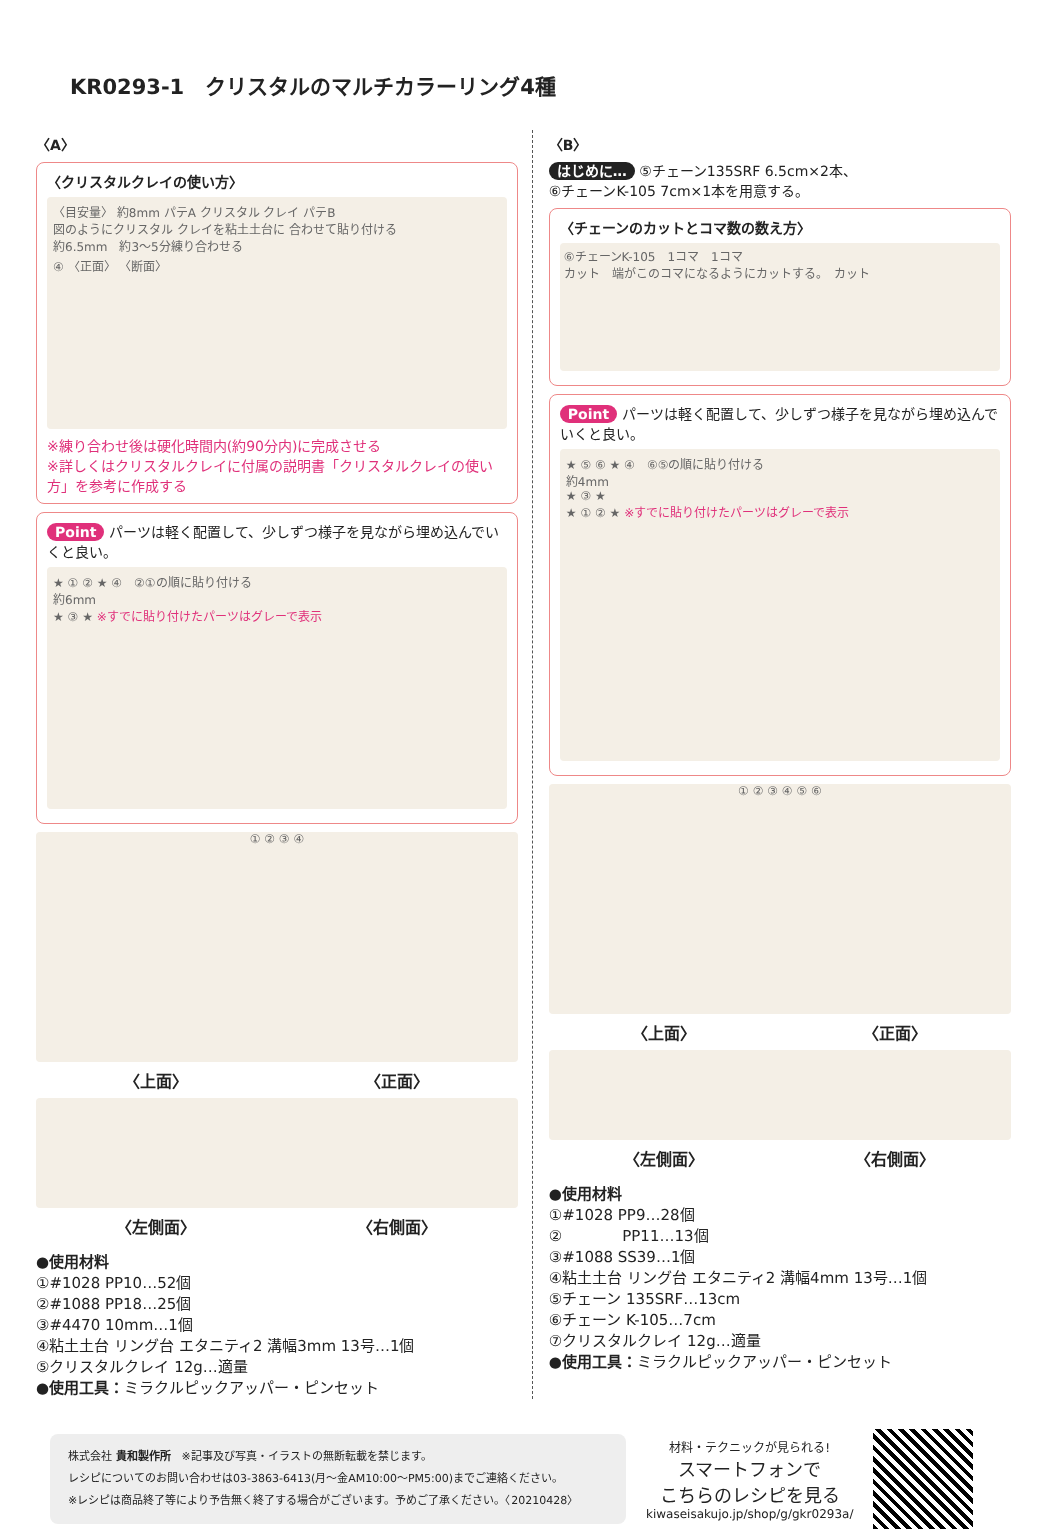KR0293-1　クリスタルのマルチカラーリング4種
〈A〉
〈クリスタルクレイの使い方〉
〈目安量〉 約8mm パテA クリスタル クレイ パテB
図のようにクリスタル クレイを粘土土台に 合わせて貼り付ける
約6.5mm　約3～5分練り合わせる
④ 〈正面〉 〈断面〉
※練り合わせ後は硬化時間内(約90分内)に完成させる
※詳しくはクリスタルクレイに付属の説明書「クリスタルクレイの使い方」を参考に作成する
Point パーツは軽く配置して、少しずつ様子を見ながら埋め込んでいくと良い。
★ ① ② ★ ④　②①の順に貼り付ける
約6mm
★ ③ ★ ※すでに貼り付けたパーツはグレーで表示
① ② ③ ④
〈上面〉 〈正面〉
〈左側面〉 〈右側面〉
●使用材料
①#1028 PP10…52個
②#1088 PP18…25個
③#4470 10mm…1個
④粘土土台 リング台 エタニティ2 溝幅3mm 13号…1個
⑤クリスタルクレイ 12g…適量
●使用工具：ミラクルピックアッパー・ピンセット
〈B〉
はじめに… ⑤チェーン135SRF 6.5cm×2本、
⑥チェーンK-105 7cm×1本を用意する。
〈チェーンのカットとコマ数の数え方〉
⑥チェーンK-105　1コマ　1コマ
カット　端がこのコマになるようにカットする。　カット
Point パーツは軽く配置して、少しずつ様子を見ながら埋め込んでいくと良い。
★ ⑤ ⑥ ★ ④　⑥⑤の順に貼り付ける
約4mm
★ ③ ★
★ ① ② ★ ※すでに貼り付けたパーツはグレーで表示
① ② ③ ④ ⑤ ⑥
〈上面〉 〈正面〉
〈左側面〉 〈右側面〉
●使用材料
①#1028 PP9…28個
②　　　　PP11…13個
③#1088 SS39…1個
④粘土土台 リング台 エタニティ2 溝幅4mm 13号…1個
⑤チェーン 135SRF…13cm
⑥チェーン K-105…7cm
⑦クリスタルクレイ 12g…適量
●使用工具：ミラクルピックアッパー・ピンセット
株式会社 貴和製作所　※記事及び写真・イラストの無断転載を禁じます。
レシピについてのお問い合わせは03-3863-6413(月～金AM10:00～PM5:00)までご連絡ください。
※レシピは商品終了等により予告無く終了する場合がございます。予めご了承ください。〈20210428〉
材料・テクニックが見られる!
スマートフォンで
こちらのレシピを見る
kiwaseisakujo.jp/shop/g/gkr0293a/